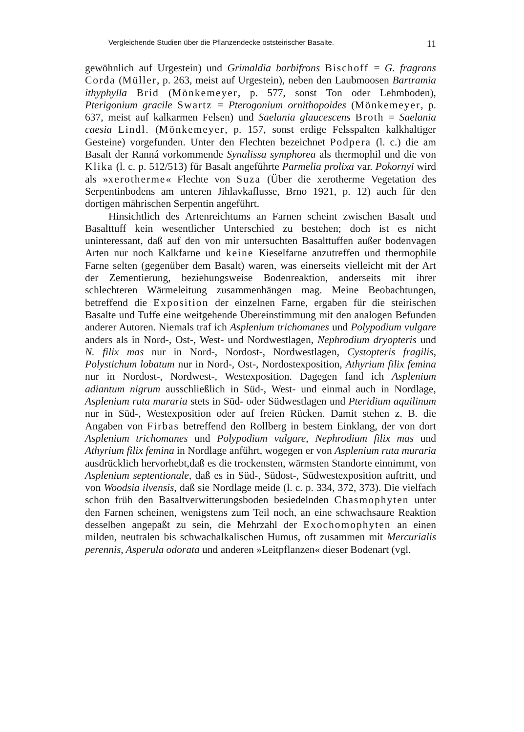Vergleichende Studien über die Pflanzendecke oststeirischer Basalte. 11
gewöhnlich auf Urgestein) und Grimaldia barbifrons Bischoff = G. fragrans Corda (Müller, p. 263, meist auf Urgestein), neben den Laubmoosen Bartramia ithyphylla Brid (Mönkemeyer, p. 577, sonst Ton oder Lehmboden), Pterigonium gracile Swartz = Pterogonium ornithopoides (Mönkemeyer, p. 637, meist auf kalkarmen Felsen) und Saelania glaucescens Broth = Saelania caesia Lindl. (Mönkemeyer, p. 157, sonst erdige Felsspalten kalkhaltiger Gesteine) vorgefunden. Unter den Flechten bezeichnet Podpera (l. c.) die am Basalt der Ranná vorkommende Synalissa symphorea als thermophil und die von Klika (l. c. p. 512/513) für Basalt angeführte Parmelia prolixa var. Pokornyi wird als »xerotherme« Flechte von Suza (Über die xerotherme Vegetation des Serpentinbodens am unteren Jihlavkaflusse, Brno 1921, p. 12) auch für den dortigen mährischen Serpentin angeführt.
Hinsichtlich des Artenreichtums an Farnen scheint zwischen Basalt und Basalttuff kein wesentlicher Unterschied zu bestehen; doch ist es nicht uninteressant, daß auf den von mir untersuchten Basalttuffen außer bodenvagen Arten nur noch Kalkfarne und keine Kieselfarne anzutreffen und thermophile Farne selten (gegenüber dem Basalt) waren, was einerseits vielleicht mit der Art der Zementierung, beziehungsweise Bodenreaktion, anderseits mit ihrer schlechteren Wärmeleitung zusammenhängen mag. Meine Beobachtungen, betreffend die Exposition der einzelnen Farne, ergaben für die steirischen Basalte und Tuffe eine weitgehende Übereinstimmung mit den analogen Befunden anderer Autoren. Niemals traf ich Asplenium trichomanes und Polypodium vulgare anders als in Nord-, Ost-, West- und Nordwestlagen, Nephrodium dryopteris und N. filix mas nur in Nord-, Nordost-, Nordwestlagen, Cystopteris fragilis, Polystichum lobatum nur in Nord-, Ost-, Nordostexposition, Athyrium filix femina nur in Nordost-, Nordwest-, Westexposition. Dagegen fand ich Asplenium adiantum nigrum ausschließlich in Süd-, West- und einmal auch in Nordlage, Asplenium ruta muraria stets in Süd- oder Südwestlagen und Pteridium aquilinum nur in Süd-, Westexposition oder auf freien Rücken. Damit stehen z. B. die Angaben von Firbas betreffend den Rollberg in bestem Einklang, der von dort Asplenium trichomanes und Polypodium vulgare, Nephrodium filix mas und Athyrium filix femina in Nordlage anführt, wogegen er von Asplenium ruta muraria ausdrücklich hervorhebt,daß es die trockensten, wärmsten Standorte einnimmt, von Asplenium septentionale, daß es in Süd-, Südost-, Südwestexposition auftritt, und von Woodsia ilvensis, daß sie Nordlage meide (l. c. p. 334, 372, 373). Die vielfach schon früh den Basaltverwitterungsboden besiedelnden Chasmophyten unter den Farnen scheinen, wenigstens zum Teil noch, an eine schwachsaure Reaktion desselben angepaßt zu sein, die Mehrzahl der Exochomophyten an einen milden, neutralen bis schwachalkalischen Humus, oft zusammen mit Mercurialis perennis, Asperula odorata und anderen »Leitpflanzen« dieser Bodenart (vgl.